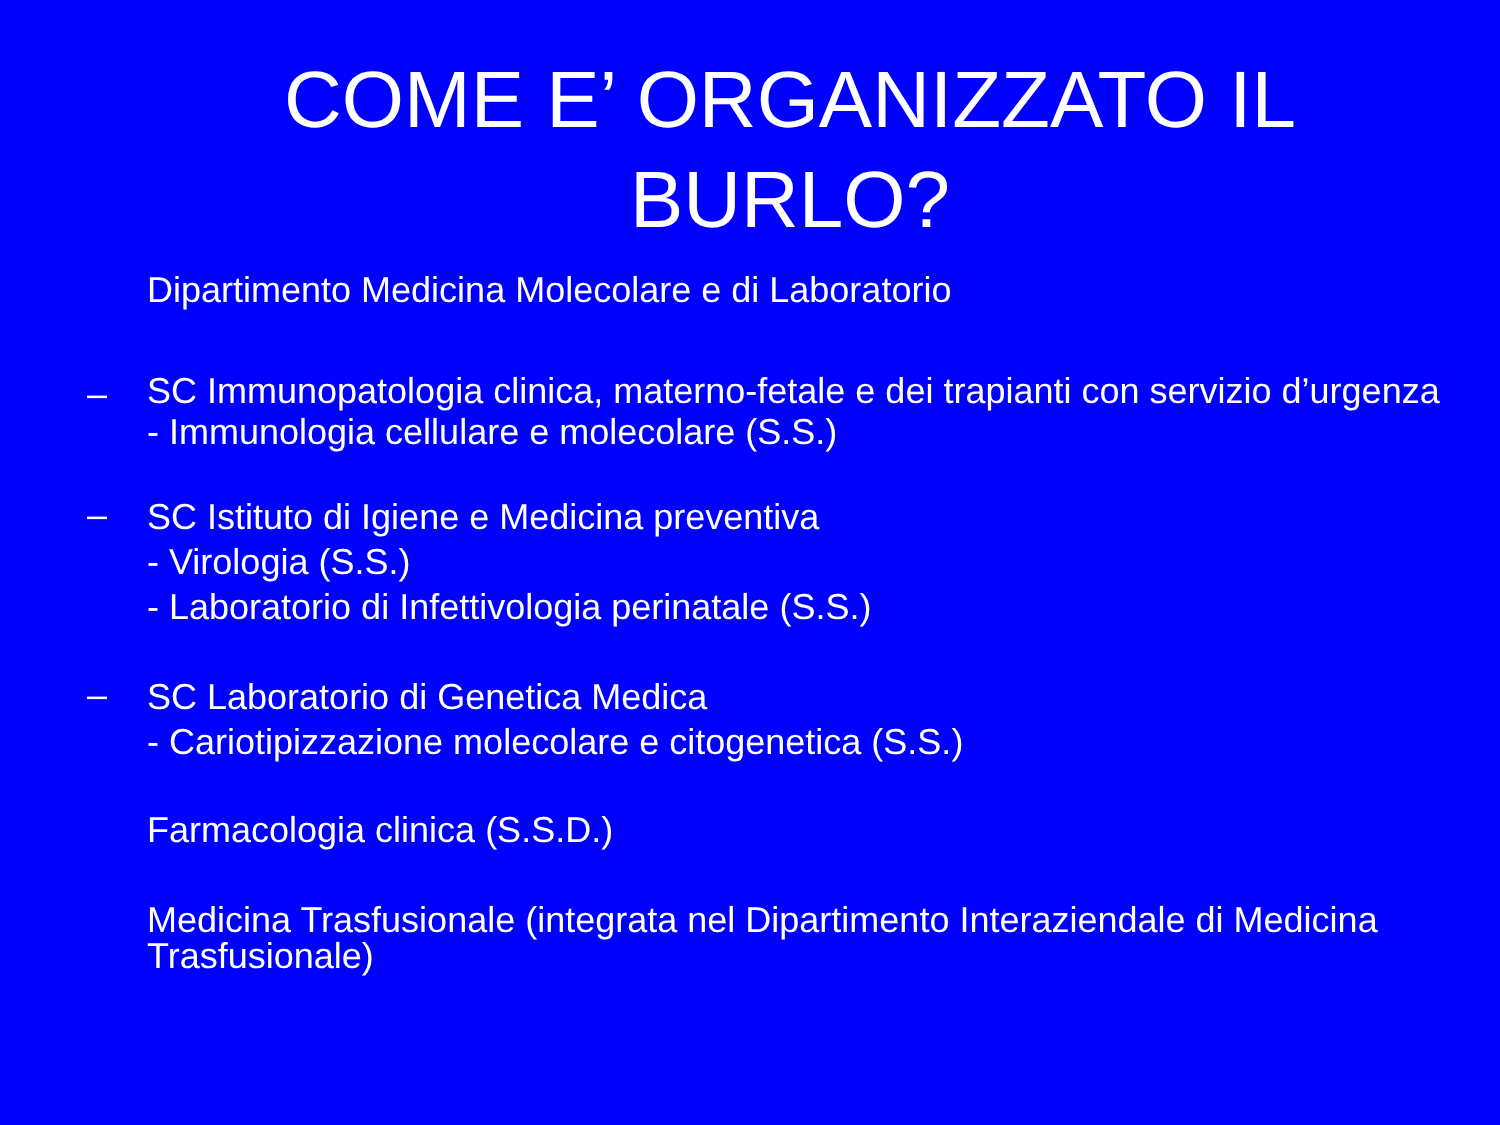COME E’ ORGANIZZATO IL BURLO?
Dipartimento Medicina Molecolare e di Laboratorio
–
SC Immunopatologia clinica, materno-fetale e dei trapianti con servizio d’urgenza
- Immunologia cellulare e molecolare (S.S.)
–
SC Istituto di Igiene e Medicina preventiva
- Virologia (S.S.)
- Laboratorio di Infettivologia perinatale (S.S.)
–
SC Laboratorio di Genetica Medica
- Cariotipizzazione molecolare e citogenetica (S.S.)
Farmacologia clinica (S.S.D.)
Medicina Trasfusionale (integrata nel Dipartimento Interaziendale di Medicina Trasfusionale)